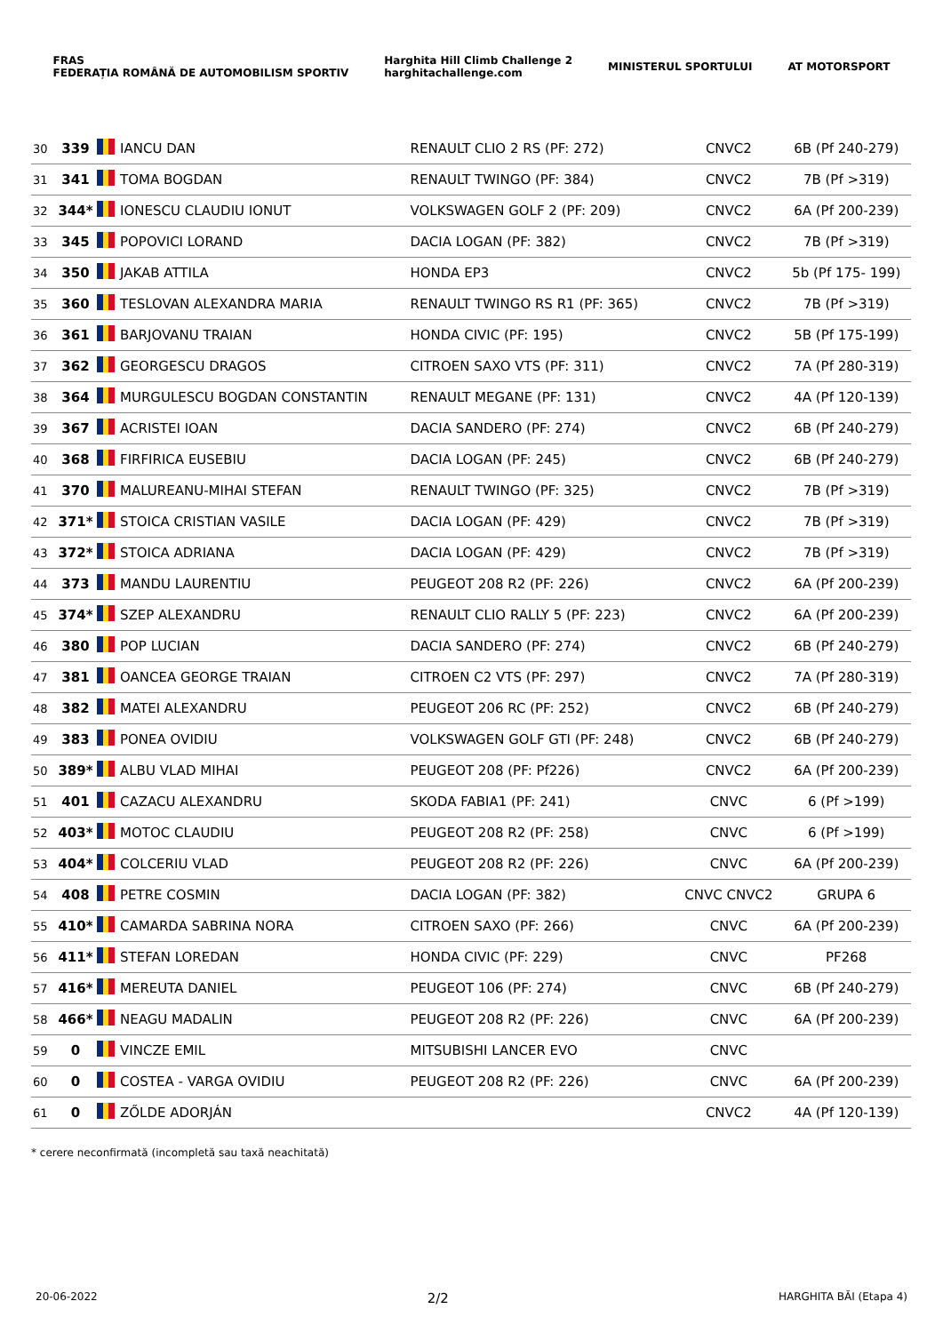FRAS
FEDERAȚIA ROMÂNĂ DE AUTOMOBILISM SPORTIV
Harghita Hill Climb Challenge 2
harghitachallenge.com
MINISTERUL SPORTULUI AT MOTORSPORT
| 30 | 339 | | IANCU DAN | RENAULT CLIO 2 RS (PF: 272) | CNVC2 | 6B (Pf 240-279) |
| 31 | 341 | | TOMA BOGDAN | RENAULT TWINGO (PF: 384) | CNVC2 | 7B (Pf >319) |
| 32 | 344* | | IONESCU CLAUDIU IONUT | VOLKSWAGEN GOLF 2 (PF: 209) | CNVC2 | 6A (Pf 200-239) |
| 33 | 345 | | POPOVICI LORAND | DACIA LOGAN (PF: 382) | CNVC2 | 7B (Pf >319) |
| 34 | 350 | | JAKAB ATTILA | HONDA EP3 | CNVC2 | 5b (Pf 175- 199) |
| 35 | 360 | | TESLOVAN ALEXANDRA MARIA | RENAULT TWINGO RS R1 (PF: 365) | CNVC2 | 7B (Pf >319) |
| 36 | 361 | | BARJOVANU TRAIAN | HONDA CIVIC (PF: 195) | CNVC2 | 5B (Pf 175-199) |
| 37 | 362 | | GEORGESCU DRAGOS | CITROEN SAXO VTS (PF: 311) | CNVC2 | 7A (Pf 280-319) |
| 38 | 364 | | MURGULESCU BOGDAN CONSTANTIN | RENAULT MEGANE (PF: 131) | CNVC2 | 4A (Pf 120-139) |
| 39 | 367 | | ACRISTEI IOAN | DACIA SANDERO (PF: 274) | CNVC2 | 6B (Pf 240-279) |
| 40 | 368 | | FIRFIRICA EUSEBIU | DACIA LOGAN (PF: 245) | CNVC2 | 6B (Pf 240-279) |
| 41 | 370 | | MALUREANU-MIHAI STEFAN | RENAULT TWINGO (PF: 325) | CNVC2 | 7B (Pf >319) |
| 42 | 371* | | STOICA CRISTIAN VASILE | DACIA LOGAN (PF: 429) | CNVC2 | 7B (Pf >319) |
| 43 | 372* | | STOICA ADRIANA | DACIA LOGAN (PF: 429) | CNVC2 | 7B (Pf >319) |
| 44 | 373 | | MANDU LAURENTIU | PEUGEOT 208 R2 (PF: 226) | CNVC2 | 6A (Pf 200-239) |
| 45 | 374* | | SZEP ALEXANDRU | RENAULT CLIO RALLY 5 (PF: 223) | CNVC2 | 6A (Pf 200-239) |
| 46 | 380 | | POP LUCIAN | DACIA SANDERO (PF: 274) | CNVC2 | 6B (Pf 240-279) |
| 47 | 381 | | OANCEA GEORGE TRAIAN | CITROEN C2 VTS (PF: 297) | CNVC2 | 7A (Pf 280-319) |
| 48 | 382 | | MATEI ALEXANDRU | PEUGEOT 206 RC (PF: 252) | CNVC2 | 6B (Pf 240-279) |
| 49 | 383 | | PONEA OVIDIU | VOLKSWAGEN GOLF GTI (PF: 248) | CNVC2 | 6B (Pf 240-279) |
| 50 | 389* | | ALBU VLAD MIHAI | PEUGEOT 208 (PF: Pf226) | CNVC2 | 6A (Pf 200-239) |
| 51 | 401 | | CAZACU ALEXANDRU | SKODA FABIA1 (PF: 241) | CNVC | 6 (Pf >199) |
| 52 | 403* | | MOTOC CLAUDIU | PEUGEOT 208 R2 (PF: 258) | CNVC | 6 (Pf >199) |
| 53 | 404* | | COLCERIU VLAD | PEUGEOT 208 R2 (PF: 226) | CNVC | 6A (Pf 200-239) |
| 54 | 408 | | PETRE COSMIN | DACIA LOGAN (PF: 382) | CNVC CNVC2 | GRUPA 6 |
| 55 | 410* | | CAMARDA SABRINA NORA | CITROEN SAXO (PF: 266) | CNVC | 6A (Pf 200-239) |
| 56 | 411* | | STEFAN LOREDAN | HONDA CIVIC (PF: 229) | CNVC | PF268 |
| 57 | 416* | | MEREUTA DANIEL | PEUGEOT 106 (PF: 274) | CNVC | 6B (Pf 240-279) |
| 58 | 466* | | NEAGU MADALIN | PEUGEOT 208 R2 (PF: 226) | CNVC | 6A (Pf 200-239) |
| 59 | 0 | | VINCZE EMIL | MITSUBISHI LANCER EVO | CNVC | |
| 60 | 0 | | COSTEA - VARGA OVIDIU | PEUGEOT 208 R2 (PF: 226) | CNVC | 6A (Pf 200-239) |
| 61 | 0 | | ZŐLDE ADORJÁN | | CNVC2 | 4A (Pf 120-139) |
* cerere neconfirmată (incompletă sau taxă neachitată)
20-06-2022 2/2 HARGHITA BĂI (Etapa 4)